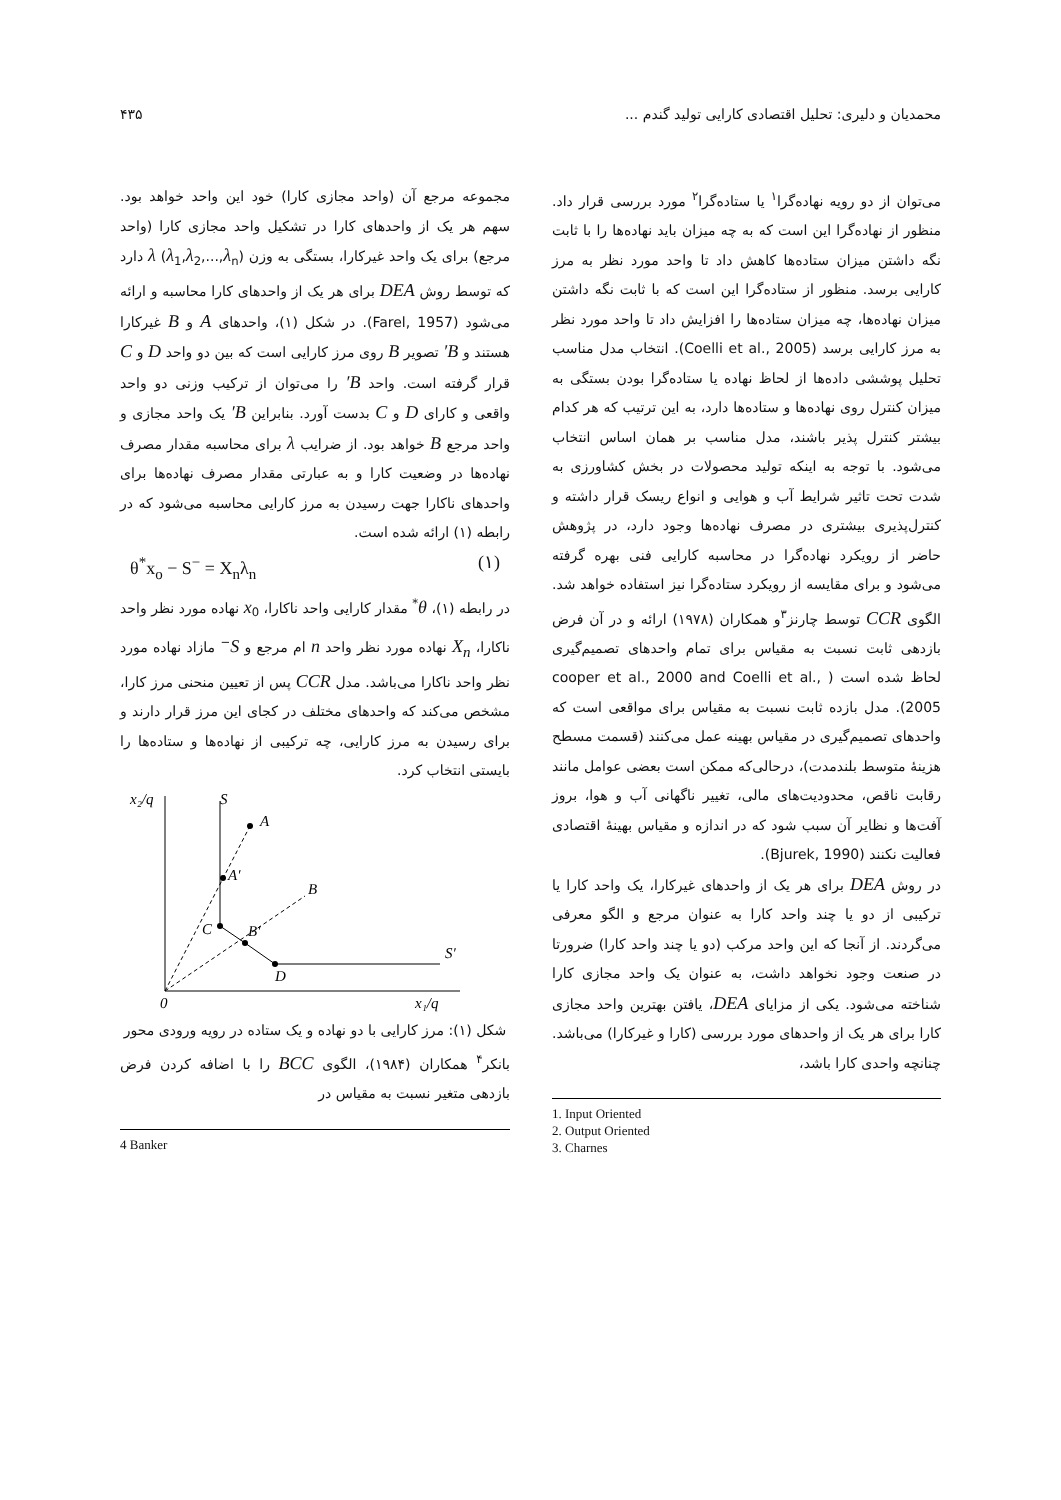محمدیان و دلیری: تحلیل اقتصادی کارایی تولید گندم ... ۴۳۵
می‌توان از دو رویه نهاده‌گرا<sup>۱</sup> یا ستاده‌گرا<sup>۲</sup> مورد بررسی قرار داد. منظور از نهاده‌گرا این است که به چه میزان باید نهاده‌ها را با ثابت نگه داشتن میزان ستاده‌ها کاهش داد تا واحد مورد نظر به مرز کارایی برسد. منظور از ستاده‌گرا این است که با ثابت نگه داشتن میزان نهاده‌ها، چه میزان ستاده‌ها را افزایش داد تا واحد مورد نظر به مرز کارایی برسد (Coelli et al., 2005). انتخاب مدل مناسب تحلیل پوششی داده‌ها از لحاظ نهاده یا ستاده‌گرا بودن بستگی به میزان کنترل روی نهاده‌ها و ستاده‌ها دارد، به این ترتیب که هر کدام بیشتر کنترل پذیر باشند، مدل مناسب بر همان اساس انتخاب می‌شود. با توجه به اینکه تولید محصولات در بخش کشاورزی به شدت تحت تاثیر شرایط آب و هوایی و انواع ریسک قرار داشته و کنترل‌پذیری بیشتری در مصرف نهاده‌ها وجود دارد، در پژوهش حاضر از رویکرد نهاده‌گرا در محاسبه کارایی فنی بهره گرفته می‌شود و برای مقایسه از رویکرد ستاده‌گرا نیز استفاده خواهد شد. الگوی CCR توسط چارنز<sup>۳</sup>و همکاران (۱۹۷۸) ارائه و در آن فرض بازدهی ثابت نسبت به مقیاس برای تمام واحدهای تصمیم‌گیری لحاظ شده است ( cooper et al., 2000 and Coelli et al., 2005). مدل بازده ثابت نسبت به مقیاس برای مواقعی است که واحدهای تصمیم‌گیری در مقیاس بهینه عمل می‌کنند (قسمت مسطح هزینهٔ متوسط بلندمدت)، درحالی‌که ممکن است بعضی عوامل مانند رقابت ناقص، محدودیت‌های مالی، تغییر ناگهانی آب و هوا، بروز آفت‌ها و نظایر آن سبب شود که در اندازه و مقیاس بهینهٔ اقتصادی فعالیت نکنند (Bjurek, 1990).
در روش DEA برای هر یک از واحدهای غیرکارا، یک واحد کارا یا ترکیبی از دو یا چند واحد کارا به عنوان مرجع و الگو معرفی می‌گردند. از آنجا که این واحد مرکب (دو یا چند واحد کارا) ضرورتا در صنعت وجود نخواهد داشت، به عنوان یک واحد مجازی کارا شناخته می‌شود. یکی از مزایای DEA، یافتن بهترین واحد مجازی کارا برای هر یک از واحدهای مورد بررسی (کارا و غیرکارا) می‌باشد. چنانچه واحدی کارا باشد،
1. Input Oriented
2. Output Oriented
3. Charnes
مجموعه مرجع آن (واحد مجازی کارا) خود این واحد خواهد بود. سهم هر یک از واحدهای کارا در تشکیل واحد مجازی کارا (واحد مرجع) برای یک واحد غیرکارا، بستگی به وزن λ (λ<sub>1</sub>,λ<sub>2</sub>,...,λ<sub>n</sub>) دارد که توسط روش DEA برای هر یک از واحدهای کارا محاسبه و ارائه می‌شود (Farel, 1957). در شکل (۱)، واحدهای A و B غیرکارا هستند و B′ تصویر B روی مرز کارایی است که بین دو واحد D و C قرار گرفته است. واحد B′ را می‌توان از ترکیب وزنی دو واحد واقعی و کارای D و C بدست آورد. بنابراین B′ یک واحد مجازی و واحد مرجع B خواهد بود. از ضرایب λ برای محاسبه مقدار مصرف نهاده‌ها در وضعیت کارا و به عبارتی مقدار مصرف نهاده‌ها برای واحدهای ناکارا جهت رسیدن به مرز کارایی محاسبه می‌شود که در رابطه (۱) ارائه شده است.
θ<sup>*</sup>x<sub>o</sub> − S<sup>−</sup> = X<sub>n</sub>λ<sub>n</sub> (۱)
در رابطه (۱)، θ<sup>*</sup> مقدار کارایی واحد ناکارا، x<sub>0</sub> نهاده مورد نظر واحد ناکارا، X<sub>n</sub> نهاده مورد نظر واحد n ام مرجع و S<sup>−</sup> مازاد نهاده مورد نظر واحد ناکارا می‌باشد. مدل CCR پس از تعیین منحنی مرز کارا، مشخص می‌کند که واحدهای مختلف در کجای این مرز قرار دارند و برای رسیدن به مرز کارایی، چه ترکیبی از نهاده‌ها و ستاده‌ها را بایستی انتخاب کرد.
x₂/q
S
0
x₁/q
A
A′
B
B′
C
D
S′
شکل (۱): مرز کارایی با دو نهاده و یک ستاده در رویه ورودی محور
بانکر<sup>۴</sup> همکاران (۱۹۸۴)، الگوی BCC را با اضافه کردن فرض بازدهی متغیر نسبت به مقیاس در
4 Banker